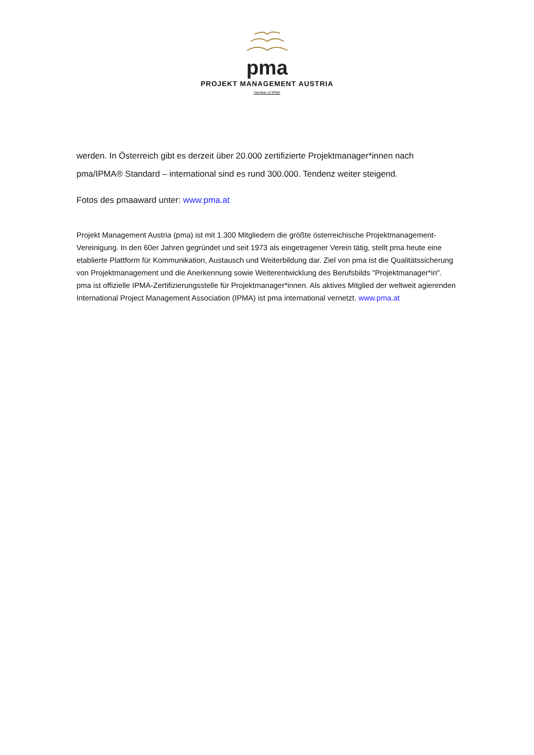pma
PROJEKT MANAGEMENT AUSTRIA
member of IPMA
werden. In Österreich gibt es derzeit über 20.000 zertifizierte Projektmanager*innen nach pma/IPMA® Standard – international sind es rund 300.000. Tendenz weiter steigend.
Fotos des pmaaward unter: www.pma.at
Projekt Management Austria (pma) ist mit 1.300 Mitgliedern die größte österreichische Projektmanagement-Vereinigung. In den 60er Jahren gegründet und seit 1973 als eingetragener Verein tätig, stellt pma heute eine etablierte Plattform für Kommunikation, Austausch und Weiterbildung dar. Ziel von pma ist die Qualitätssicherung von Projektmanagement und die Anerkennung sowie Weiterentwicklung des Berufsbilds "Projektmanager*in". pma ist offizielle IPMA-Zertifizierungsstelle für Projektmanager*innen. Als aktives Mitglied der weltweit agierenden International Project Management Association (IPMA) ist pma international vernetzt. www.pma.at